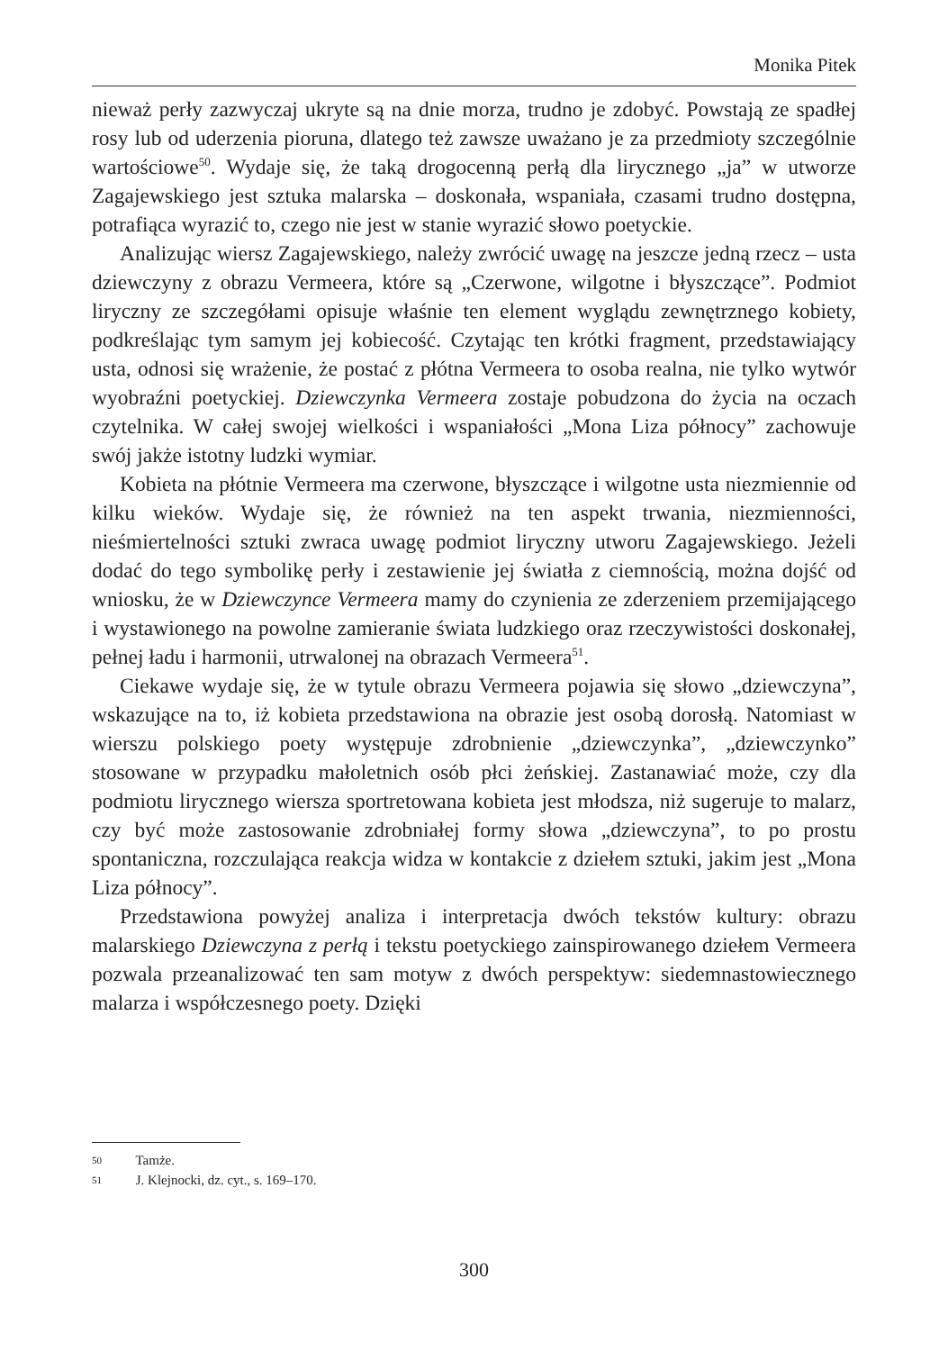Monika Pitek
nieważ perły zazwyczaj ukryte są na dnie morza, trudno je zdobyć. Powstają ze spadłej rosy lub od uderzenia pioruna, dlatego też zawsze uważano je za przedmioty szczególnie wartościowe<sup>50</sup>. Wydaje się, że taką drogocenną perłą dla lirycznego „ja” w utworze Zagajewskiego jest sztuka malarska – doskonała, wspaniała, czasami trudno dostępna, potrafiąca wyrazić to, czego nie jest w stanie wyrazić słowo poetyckie.
Analizując wiersz Zagajewskiego, należy zwrócić uwagę na jeszcze jedną rzecz – usta dziewczyny z obrazu Vermeera, które są „Czerwone, wilgotne i błyszczące”. Podmiot liryczny ze szczegółami opisuje właśnie ten element wyglądu zewnętrznego kobiety, podkreślając tym samym jej kobiecość. Czytając ten krótki fragment, przedstawiający usta, odnosi się wrażenie, że postać z płótna Vermeera to osoba realna, nie tylko wytwór wyobraźni poetyckiej. Dziewczynka Vermeera zostaje pobudzona do życia na oczach czytelnika. W całej swojej wielkości i wspaniałości „Mona Liza północy” zachowuje swój jakże istotny ludzki wymiar.
Kobieta na płótnie Vermeera ma czerwone, błyszczące i wilgotne usta niezmiennie od kilku wieków. Wydaje się, że również na ten aspekt trwania, niezmienności, nieśmiertelności sztuki zwraca uwagę podmiot liryczny utworu Zagajewskiego. Jeżeli dodać do tego symbolikę perły i zestawienie jej światła z ciemnością, można dojść od wniosku, że w Dziewczynce Vermeera mamy do czynienia ze zderzeniem przemijającego i wystawionego na powolne zamieranie świata ludzkiego oraz rzeczywistości doskonałej, pełnej ładu i harmonii, utrwalonej na obrazach Vermeera<sup>51</sup>.
Ciekawe wydaje się, że w tytule obrazu Vermeera pojawia się słowo „dziewczyna”, wskazujące na to, iż kobieta przedstawiona na obrazie jest osobą dorosłą. Natomiast w wierszu polskiego poety występuje zdrobnienie „dziewczynka”, „dziewczynko” stosowane w przypadku małoletnich osób płci żeńskiej. Zastanawiać może, czy dla podmiotu lirycznego wiersza sportretowana kobieta jest młodsza, niż sugeruje to malarz, czy być może zastosowanie zdrobniałej formy słowa „dziewczyna”, to po prostu spontaniczna, rozczulająca reakcja widza w kontakcie z dziełem sztuki, jakim jest „Mona Liza północy”.
Przedstawiona powyżej analiza i interpretacja dwóch tekstów kultury: obrazu malarskiego Dziewczyna z perłą i tekstu poetyckiego zainspirowanego dziełem Vermeera pozwala przeanalizować ten sam motyw z dwóch perspektyw: siedemnastowiecznego malarza i współczesnego poety. Dzięki
50 Tamże.
51 J. Klejnocki, dz. cyt., s. 169–170.
300